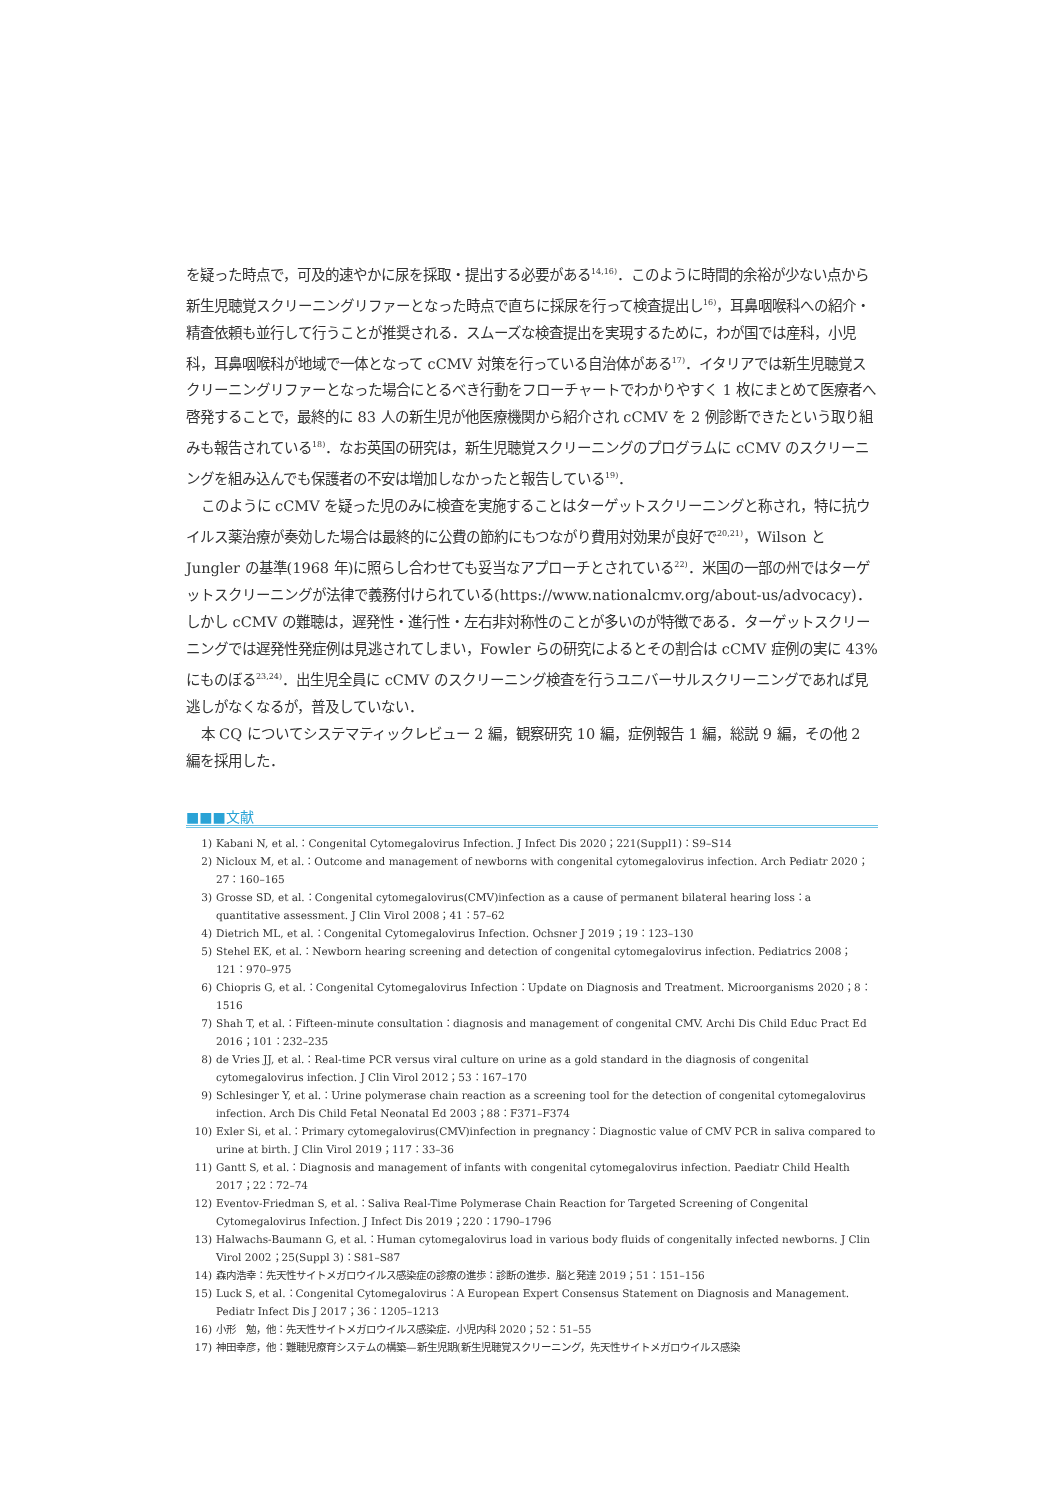を疑った時点で，可及的速やかに尿を採取・提出する必要がある<sup>14,16)</sup>．このように時間的余裕が少ない点から新生児聴覚スクリーニングリファーとなった時点で直ちに採尿を行って検査提出し<sup>16)</sup>，耳鼻咽喉科への紹介・精査依頼も並行して行うことが推奨される．スムーズな検査提出を実現するために，わが国では産科，小児科，耳鼻咽喉科が地域で一体となって cCMV 対策を行っている自治体がある<sup>17)</sup>．イタリアでは新生児聴覚スクリーニングリファーとなった場合にとるべき行動をフローチャートでわかりやすく 1 枚にまとめて医療者へ啓発することで，最終的に 83 人の新生児が他医療機関から紹介され cCMV を 2 例診断できたという取り組みも報告されている<sup>18)</sup>．なお英国の研究は，新生児聴覚スクリーニングのプログラムに cCMV のスクリーニングを組み込んでも保護者の不安は増加しなかったと報告している<sup>19)</sup>．
このように cCMV を疑った児のみに検査を実施することはターゲットスクリーニングと称され，特に抗ウイルス薬治療が奏効した場合は最終的に公費の節約にもつながり費用対効果が良好で<sup>20,21)</sup>，Wilson と Jungler の基準(1968 年)に照らし合わせても妥当なアプローチとされている<sup>22)</sup>．米国の一部の州ではターゲットスクリーニングが法律で義務付けられている(https://www.nationalcmv.org/about-us/advocacy)．しかし cCMV の難聴は，遅発性・進行性・左右非対称性のことが多いのが特徴である．ターゲットスクリーニングでは遅発性発症例は見逃されてしまい，Fowler らの研究によるとその割合は cCMV 症例の実に 43% にものぼる<sup>23,24)</sup>．出生児全員に cCMV のスクリーニング検査を行うユニバーサルスクリーニングであれば見逃しがなくなるが，普及していない．
本 CQ についてシステマティックレビュー 2 編，観察研究 10 編，症例報告 1 編，総説 9 編，その他 2 編を採用した．
■■■文献
1) Kabani N, et al.：Congenital Cytomegalovirus Infection. J Infect Dis 2020；221(Suppl1)：S9–S14
2) Nicloux M, et al.：Outcome and management of newborns with congenital cytomegalovirus infection. Arch Pediatr 2020；27：160–165
3) Grosse SD, et al.：Congenital cytomegalovirus(CMV)infection as a cause of permanent bilateral hearing loss：a quantitative assessment. J Clin Virol 2008；41：57–62
4) Dietrich ML, et al.：Congenital Cytomegalovirus Infection. Ochsner J 2019；19：123–130
5) Stehel EK, et al.：Newborn hearing screening and detection of congenital cytomegalovirus infection. Pediatrics 2008；121：970–975
6) Chiopris G, et al.：Congenital Cytomegalovirus Infection：Update on Diagnosis and Treatment. Microorganisms 2020；8：1516
7) Shah T, et al.：Fifteen-minute consultation：diagnosis and management of congenital CMV. Archi Dis Child Educ Pract Ed 2016；101：232–235
8) de Vries JJ, et al.：Real-time PCR versus viral culture on urine as a gold standard in the diagnosis of congenital cytomegalovirus infection. J Clin Virol 2012；53：167–170
9) Schlesinger Y, et al.：Urine polymerase chain reaction as a screening tool for the detection of congenital cytomegalovirus infection. Arch Dis Child Fetal Neonatal Ed 2003；88：F371–F374
10) Exler Si, et al.：Primary cytomegalovirus(CMV)infection in pregnancy：Diagnostic value of CMV PCR in saliva compared to urine at birth. J Clin Virol 2019；117：33–36
11) Gantt S, et al.：Diagnosis and management of infants with congenital cytomegalovirus infection. Paediatr Child Health 2017；22：72–74
12) Eventov-Friedman S, et al.：Saliva Real-Time Polymerase Chain Reaction for Targeted Screening of Congenital Cytomegalovirus Infection. J Infect Dis 2019；220：1790–1796
13) Halwachs-Baumann G, et al.：Human cytomegalovirus load in various body fluids of congenitally infected newborns. J Clin Virol 2002；25(Suppl 3)：S81–S87
14) 森内浩幸：先天性サイトメガロウイルス感染症の診療の進歩：診断の進歩．脳と発達 2019；51：151–156
15) Luck S, et al.：Congenital Cytomegalovirus：A European Expert Consensus Statement on Diagnosis and Management. Pediatr Infect Dis J 2017；36：1205–1213
16) 小形　勉，他：先天性サイトメガロウイルス感染症．小児内科 2020；52：51–55
17) 神田幸彦，他：難聴児療育システムの構築—新生児期(新生児聴覚スクリーニング，先天性サイトメガロウイルス感染